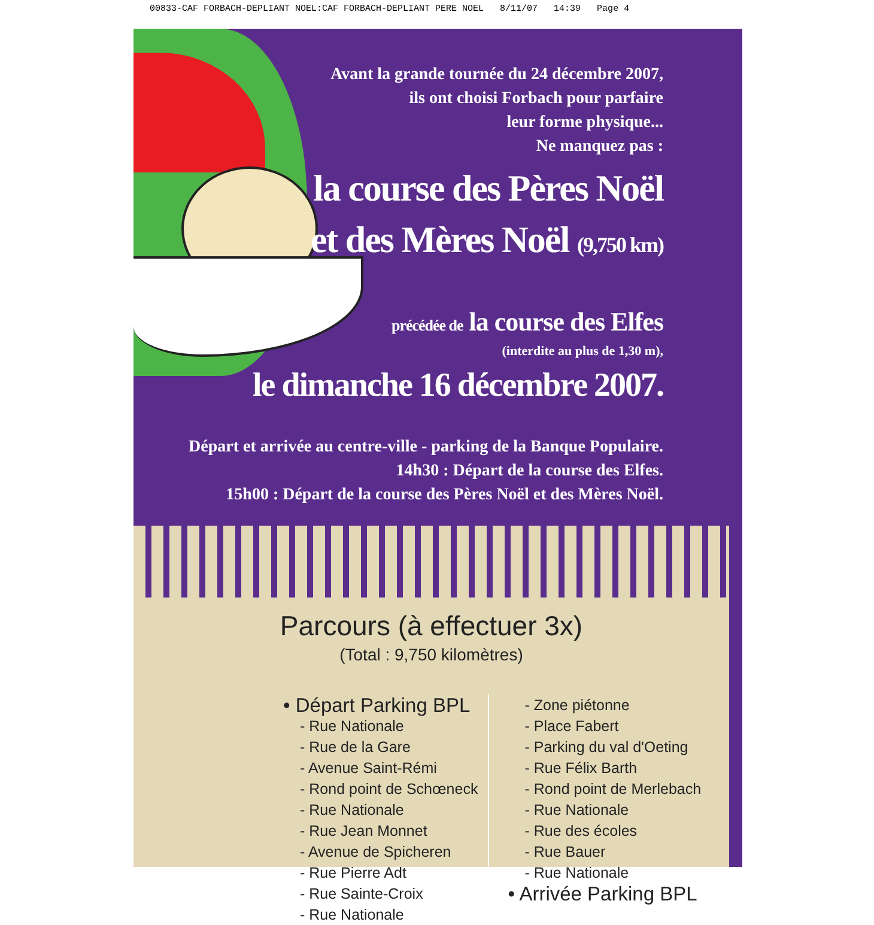00833-CAF FORBACH-DEPLIANT NOEL:CAF FORBACH-DEPLIANT PERE NOEL 8/11/07 14:39 Page 4
Avant la grande tournée du 24 décembre 2007,
ils ont choisi Forbach pour parfaire
leur forme physique...
Ne manquez pas :
la course des Pères Noël
et des Mères Noël (9,750 km)
précédée de la course des Elfes
(interdite au plus de 1,30 m),
le dimanche 16 décembre 2007.
Départ et arrivée au centre-ville - parking de la Banque Populaire.
14h30 : Départ de la course des Elfes.
15h00 : Départ de la course des Pères Noël et des Mères Noël.
Parcours (à effectuer 3x)
(Total : 9,750 kilomètres)
• Départ Parking BPL
- Rue Nationale
- Rue de la Gare
- Avenue Saint-Rémi
- Rond point de Schœneck
- Rue Nationale
- Rue Jean Monnet
- Avenue de Spicheren
- Rue Pierre Adt
- Rue Sainte-Croix
- Rue Nationale
- Zone piétonne
- Place Fabert
- Parking du val d'Oeting
- Rue Félix Barth
- Rond point de Merlebach
- Rue Nationale
- Rue des écoles
- Rue Bauer
- Rue Nationale
• Arrivée Parking BPL